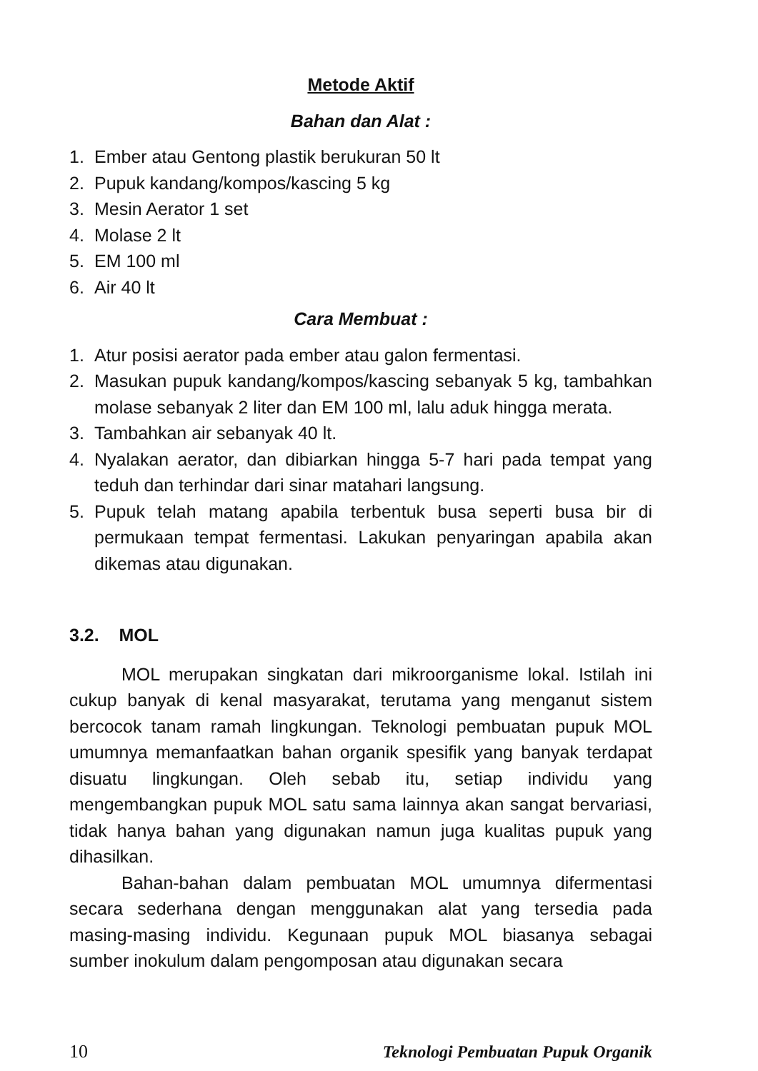Metode Aktif
Bahan dan Alat :
1. Ember atau Gentong plastik berukuran 50 lt
2. Pupuk kandang/kompos/kascing 5 kg
3. Mesin Aerator 1 set
4. Molase 2 lt
5. EM 100 ml
6. Air 40 lt
Cara Membuat :
1. Atur posisi aerator pada ember atau galon fermentasi.
2. Masukan pupuk kandang/kompos/kascing sebanyak 5 kg, tambahkan molase sebanyak 2 liter dan EM 100 ml, lalu aduk hingga merata.
3. Tambahkan air sebanyak 40 lt.
4. Nyalakan aerator, dan dibiarkan hingga 5-7 hari pada tempat yang teduh dan terhindar dari sinar matahari langsung.
5. Pupuk telah matang apabila terbentuk busa seperti busa bir di permukaan tempat fermentasi. Lakukan penyaringan apabila akan dikemas atau digunakan.
3.2. MOL
MOL merupakan singkatan dari mikroorganisme lokal. Istilah ini cukup banyak di kenal masyarakat, terutama yang menganut sistem bercocok tanam ramah lingkungan. Teknologi pembuatan pupuk MOL umumnya memanfaatkan bahan organik spesifik yang banyak terdapat disuatu lingkungan. Oleh sebab itu, setiap individu yang mengembangkan pupuk MOL satu sama lainnya akan sangat bervariasi, tidak hanya bahan yang digunakan namun juga kualitas pupuk yang dihasilkan.
Bahan-bahan dalam pembuatan MOL umumnya difermentasi secara sederhana dengan menggunakan alat yang tersedia pada masing-masing individu. Kegunaan pupuk MOL biasanya sebagai sumber inokulum dalam pengomposan atau digunakan secara
10 Teknologi Pembuatan Pupuk Organik